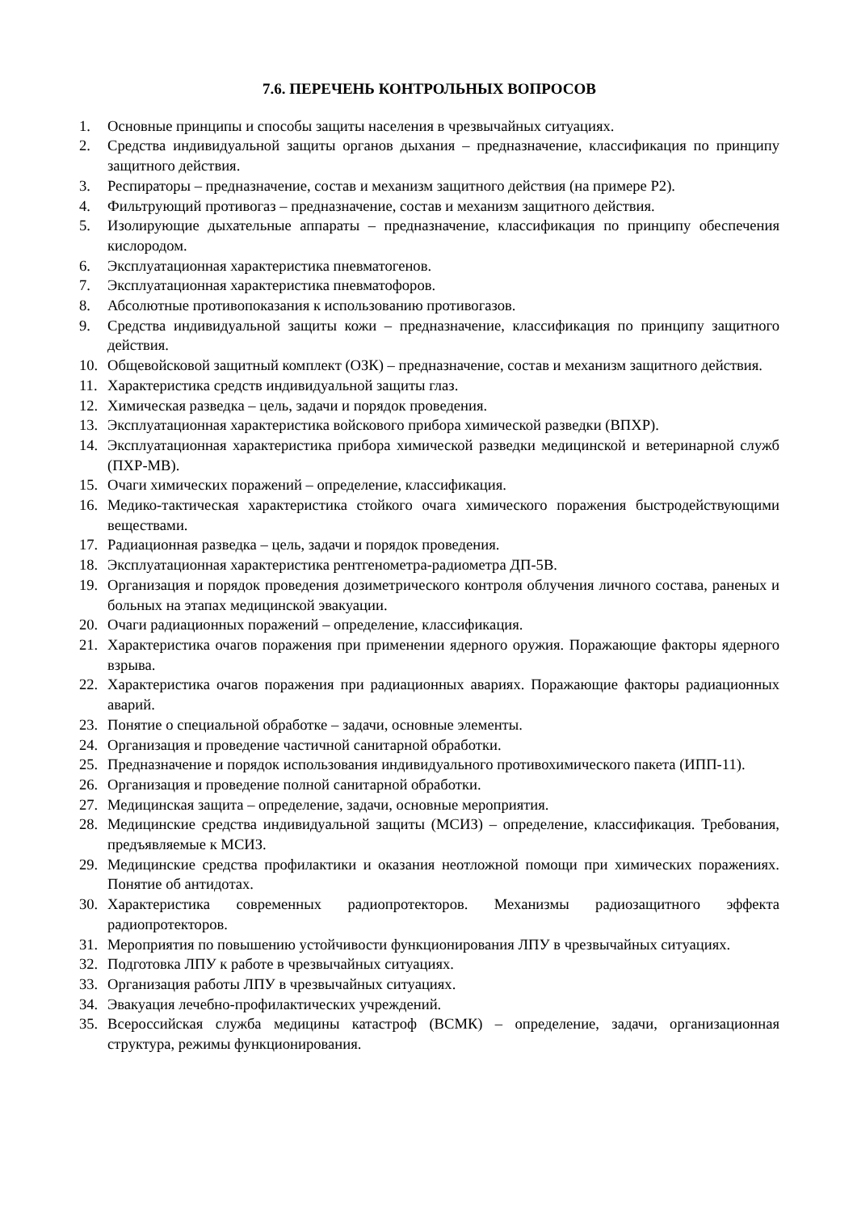7.6. ПЕРЕЧЕНЬ КОНТРОЛЬНЫХ ВОПРОСОВ
1. Основные принципы и способы защиты населения в чрезвычайных ситуациях.
2. Средства индивидуальной защиты органов дыхания – предназначение, классификация по принципу защитного действия.
3. Респираторы – предназначение, состав и механизм защитного действия (на примере Р2).
4. Фильтрующий противогаз – предназначение, состав и механизм защитного действия.
5. Изолирующие дыхательные аппараты – предназначение, классификация по принципу обеспечения кислородом.
6. Эксплуатационная характеристика пневматогенов.
7. Эксплуатационная характеристика пневматофоров.
8. Абсолютные противопоказания к использованию противогазов.
9. Средства индивидуальной защиты кожи – предназначение, классификация по принципу защитного действия.
10. Общевойсковой защитный комплект (ОЗК) – предназначение, состав и механизм защитного действия.
11. Характеристика средств индивидуальной защиты глаз.
12. Химическая разведка – цель, задачи и порядок проведения.
13. Эксплуатационная характеристика войскового прибора химической разведки (ВПХР).
14. Эксплуатационная характеристика прибора химической разведки медицинской и ветеринарной служб (ПХР-МВ).
15. Очаги химических поражений – определение, классификация.
16. Медико-тактическая характеристика стойкого очага химического поражения быстродействующими веществами.
17. Радиационная разведка – цель, задачи и порядок проведения.
18. Эксплуатационная характеристика рентгенометра-радиометра ДП-5В.
19. Организация и порядок проведения дозиметрического контроля облучения личного состава, раненых и больных на этапах медицинской эвакуации.
20. Очаги радиационных поражений – определение, классификация.
21. Характеристика очагов поражения при применении ядерного оружия. Поражающие факторы ядерного взрыва.
22. Характеристика очагов поражения при радиационных авариях. Поражающие факторы радиационных аварий.
23. Понятие о специальной обработке – задачи, основные элементы.
24. Организация и проведение частичной санитарной обработки.
25. Предназначение и порядок использования индивидуального противохимического пакета (ИПП-11).
26. Организация и проведение полной санитарной обработки.
27. Медицинская защита – определение, задачи, основные мероприятия.
28. Медицинские средства индивидуальной защиты (МСИЗ) – определение, классификация. Требования, предъявляемые к МСИЗ.
29. Медицинские средства профилактики и оказания неотложной помощи при химических поражениях. Понятие об антидотах.
30. Характеристика современных радиопротекторов. Механизмы радиозащитного эффекта радиопротекторов.
31. Мероприятия по повышению устойчивости функционирования ЛПУ в чрезвычайных ситуациях.
32. Подготовка ЛПУ к работе в чрезвычайных ситуациях.
33. Организация работы ЛПУ в чрезвычайных ситуациях.
34. Эвакуация лечебно-профилактических учреждений.
35. Всероссийская служба медицины катастроф (ВСМК) – определение, задачи, организационная структура, режимы функционирования.